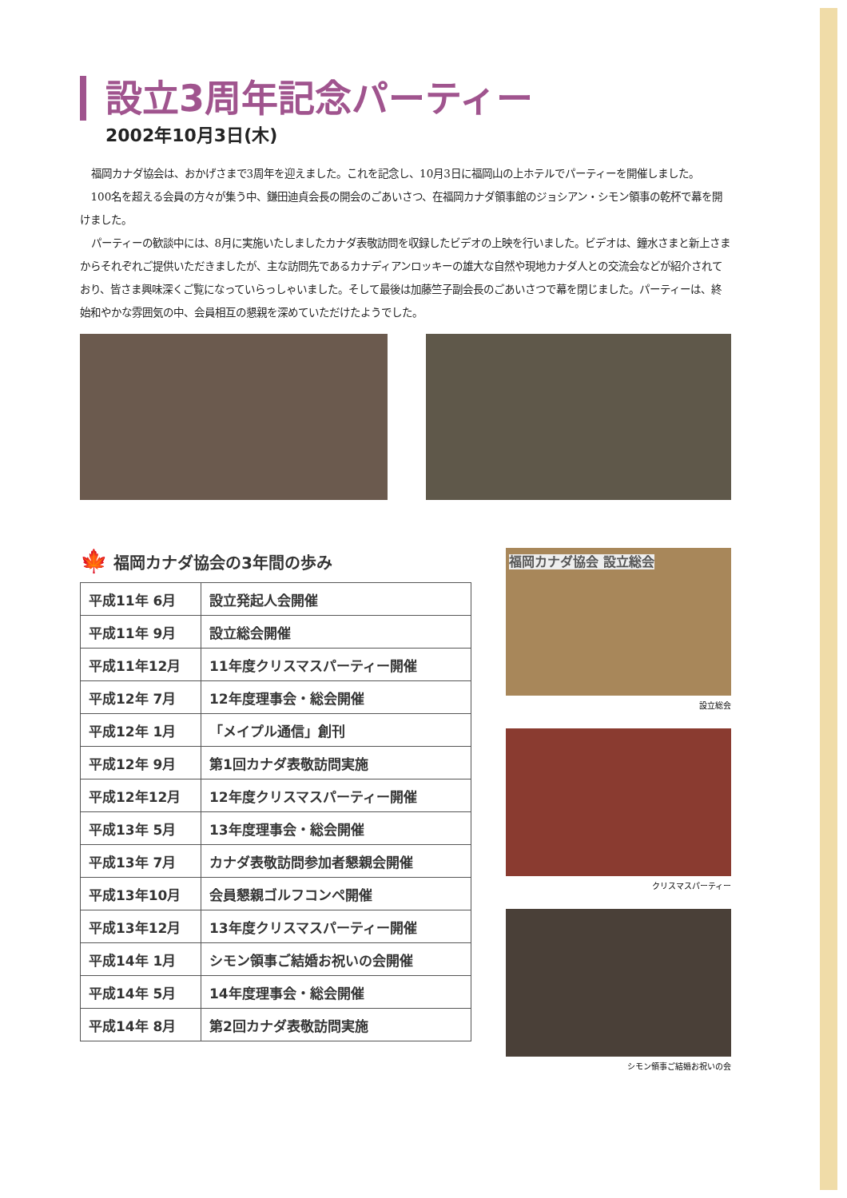設立3周年記念パーティー
2002年10月3日(木)
福岡カナダ協会は、おかげさまで3周年を迎えました。これを記念し、10月3日に福岡山の上ホテルでパーティーを開催しました。
100名を超える会員の方々が集う中、鎌田迪貞会長の開会のごあいさつ、在福岡カナダ領事館のジョシアン・シモン領事の乾杯で幕を開けました。
パーティーの歓談中には、8月に実施いたしましたカナダ表敬訪問を収録したビデオの上映を行いました。ビデオは、鐘水さまと新上さまからそれぞれご提供いただきましたが、主な訪問先であるカナディアンロッキーの雄大な自然や現地カナダ人との交流会などが紹介されており、皆さま興味深くご覧になっていらっしゃいました。そして最後は加藤竺子副会長のごあいさつで幕を閉じました。パーティーは、終始和やかな雰囲気の中、会員相互の懇親を深めていただけたようでした。
🍁 福岡カナダ協会の3年間の歩み
| 平成11年 6月 | 設立発起人会開催 |
| 平成11年 9月 | 設立総会開催 |
| 平成11年12月 | 11年度クリスマスパーティー開催 |
| 平成12年 7月 | 12年度理事会・総会開催 |
| 平成12年 1月 | 「メイプル通信」創刊 |
| 平成12年 9月 | 第1回カナダ表敬訪問実施 |
| 平成12年12月 | 12年度クリスマスパーティー開催 |
| 平成13年 5月 | 13年度理事会・総会開催 |
| 平成13年 7月 | カナダ表敬訪問参加者懇親会開催 |
| 平成13年10月 | 会員懇親ゴルフコンペ開催 |
| 平成13年12月 | 13年度クリスマスパーティー開催 |
| 平成14年 1月 | シモン領事ご結婚お祝いの会開催 |
| 平成14年 5月 | 14年度理事会・総会開催 |
| 平成14年 8月 | 第2回カナダ表敬訪問実施 |
福岡カナダ協会 設立総会
設立総会
クリスマスパーティー
シモン領事ご結婚お祝いの会